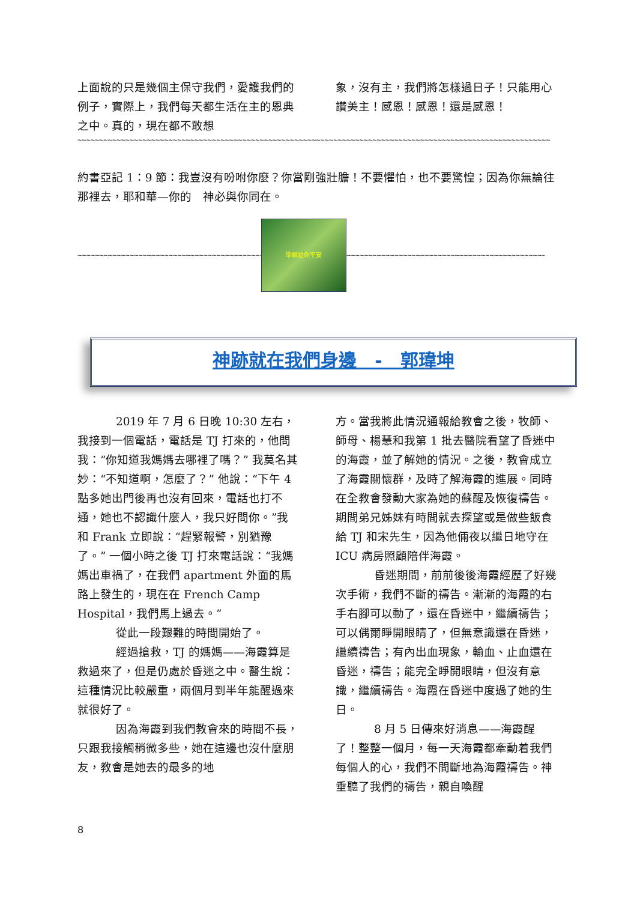上面說的只是幾個主保守我們，愛護我們的例子，實際上，我們每天都生活在主的恩典之中。真的，現在都不敢想
象，沒有主，我們將怎樣過日子！只能用心讚美主！感恩！感恩！還是感恩！
~~~~~~~~~~~~~~~~~~~~~~~~~~~~~~~~~~~~~~~~~~~~~~~~~~~~~~~~~~~~~~~~~~~~~~~~~~~~~~~~~~~~~~~~~~~~~~~~~~~~~~~~~~~~~
約書亞記 1：9 節：我豈沒有吩咐你麼？你當剛強壯膽！不要懼怕，也不要驚惶；因為你無論往那裡去，耶和華—你的　神必與你同在。
~~~~~~~~~~~~~~~~~~~~~~~~~~~~~~~~~~~~~~~~~~~~~~~~
耶穌給你平安
~~~~~~~~~~~~~~~~~~~~~~~~~~~~~~~~~~~~~~~~~~~~~~~~
神跡就在我們身邊　-　郭瑋坤
2019 年 7 月 6 日晚 10:30 左右，我接到一個電話，電話是 TJ 打來的，他問我：“你知道我媽媽去哪裡了嗎？” 我莫名其妙：“不知道啊，怎麼了？” 他說：“下午 4 點多她出門後再也沒有回來，電話也打不通，她也不認識什麼人，我只好問你。”我和 Frank 立即說：“趕緊報警，別猶豫了。” 一個小時之後 TJ 打來電話說：“我媽媽出車禍了，在我們 apartment 外面的馬路上發生的，現在在 French Camp Hospital，我們馬上過去。”
從此一段艱難的時間開始了。
經過搶救，TJ 的媽媽——海霞算是救過來了，但是仍處於昏迷之中。醫生說：這種情況比較嚴重，兩個月到半年能醒過來就很好了。
因為海霞到我們教會來的時間不長，只跟我接觸稍微多些，她在這邊也沒什麼朋友，教會是她去的最多的地
方。當我將此情況通報給教會之後，牧師、師母、楊慧和我第 1 批去醫院看望了昏迷中的海霞，並了解她的情況。之後，教會成立了海霞關懷群，及時了解海霞的進展。同時在全教會發動大家為她的蘇醒及恢復禱告。期間弟兄姊妹有時間就去探望或是做些飯食給 TJ 和宋先生，因為他倆夜以繼日地守在 ICU 病房照顧陪伴海霞。
昏迷期間，前前後後海霞經歷了好幾次手術，我們不斷的禱告。漸漸的海霞的右手右腳可以動了，還在昏迷中，繼續禱告；可以偶爾睜開眼睛了，但無意識還在昏迷，繼續禱告；有內出血現象，輸血、止血還在昏迷，禱告；能完全睜開眼睛，但沒有意識，繼續禱告。海霞在昏迷中度過了她的生日。
8 月 5 日傳來好消息——海霞醒了！整整一個月，每一天海霞都牽動着我們每個人的心，我們不間斷地為海霞禱告。神垂聽了我們的禱告，親自喚醒
8